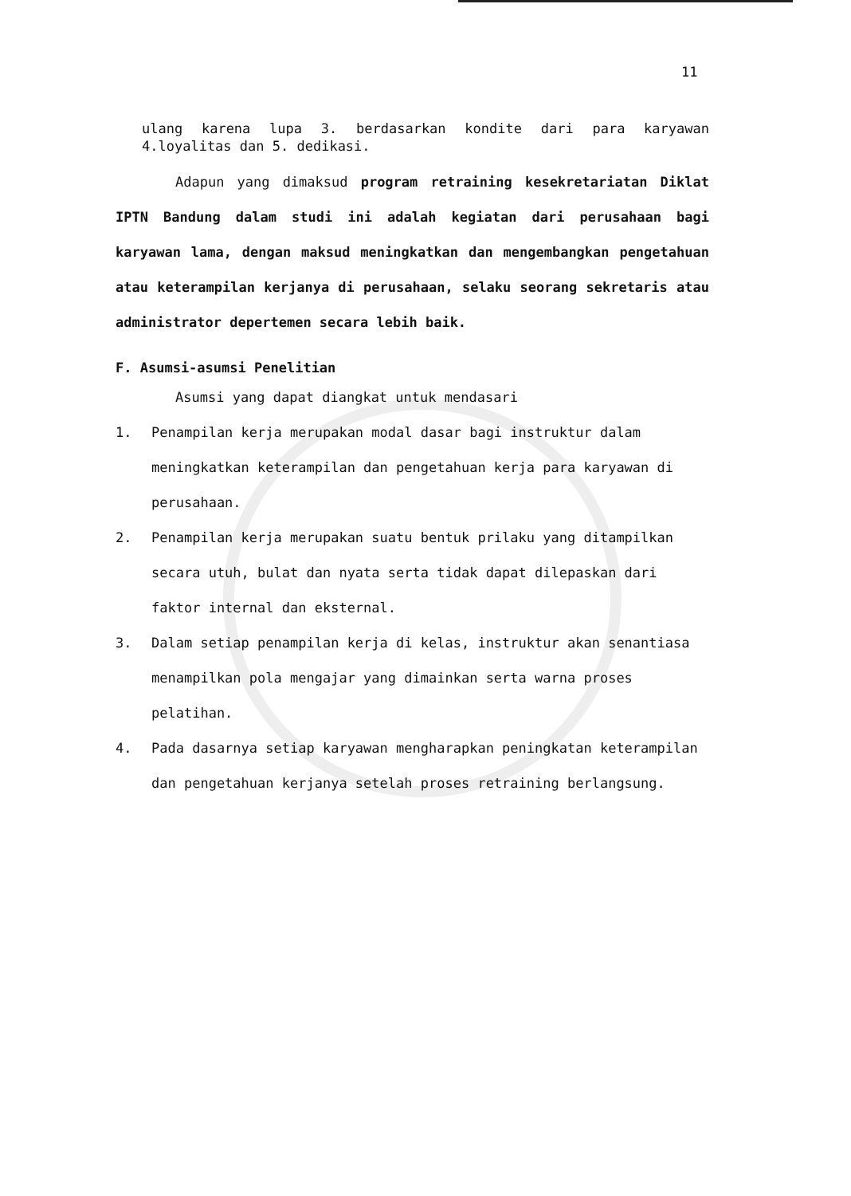11
ulang karena lupa 3. berdasarkan kondite dari para karyawan 4.loyalitas dan 5. dedikasi.
Adapun yang dimaksud program retraining kesekretariatan Diklat IPTN Bandung dalam studi ini adalah kegiatan dari perusahaan bagi karyawan lama, dengan maksud meningkatkan dan mengembangkan pengetahuan atau keterampilan kerjanya di perusahaan, selaku seorang sekretaris atau administrator depertemen secara lebih baik.
F. Asumsi-asumsi Penelitian
Asumsi yang dapat diangkat untuk mendasari
1. Penampilan kerja merupakan modal dasar bagi instruktur dalam meningkatkan keterampilan dan pengetahuan kerja para karyawan di perusahaan.
2. Penampilan kerja merupakan suatu bentuk prilaku yang ditampilkan secara utuh, bulat dan nyata serta tidak dapat dilepaskan dari faktor internal dan eksternal.
3. Dalam setiap penampilan kerja di kelas, instruktur akan senantiasa menampilkan pola mengajar yang dimainkan serta warna proses pelatihan.
4. Pada dasarnya setiap karyawan mengharapkan peningkatan keterampilan dan pengetahuan kerjanya setelah proses retraining berlangsung.